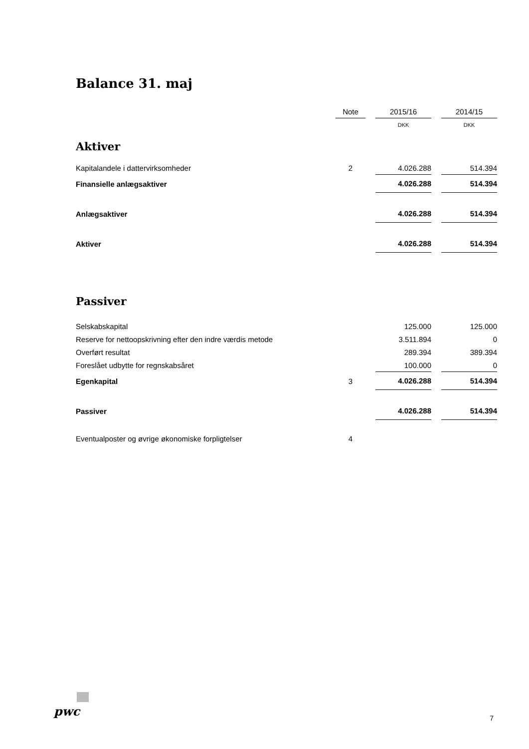Balance 31. maj
| | Note | | 2015/16 | | 2014/15 |
| | | | DKK | | DKK |
| Aktiver | | | | | |
| Kapitalandele i dattervirksomheder | 2 | | 4.026.288 | | 514.394 |
| Finansielle anlægsaktiver | | | 4.026.288 | | 514.394 |
| Anlægsaktiver | | | 4.026.288 | | 514.394 |
| Aktiver | | | 4.026.288 | | 514.394 |
| Passiver | | | | | |
| Selskabskapital | | | 125.000 | | 125.000 |
| Reserve for nettoopskrivning efter den indre værdis metode | | | 3.511.894 | | 0 |
| Overført resultat | | | 289.394 | | 389.394 |
| Foreslået udbytte for regnskabsåret | | | 100.000 | | 0 |
| Egenkapital | 3 | | 4.026.288 | | 514.394 |
| Passiver | | | 4.026.288 | | 514.394 |
| Eventualposter og øvrige økonomiske forpligtelser | 4 | | | | |
pwc 7